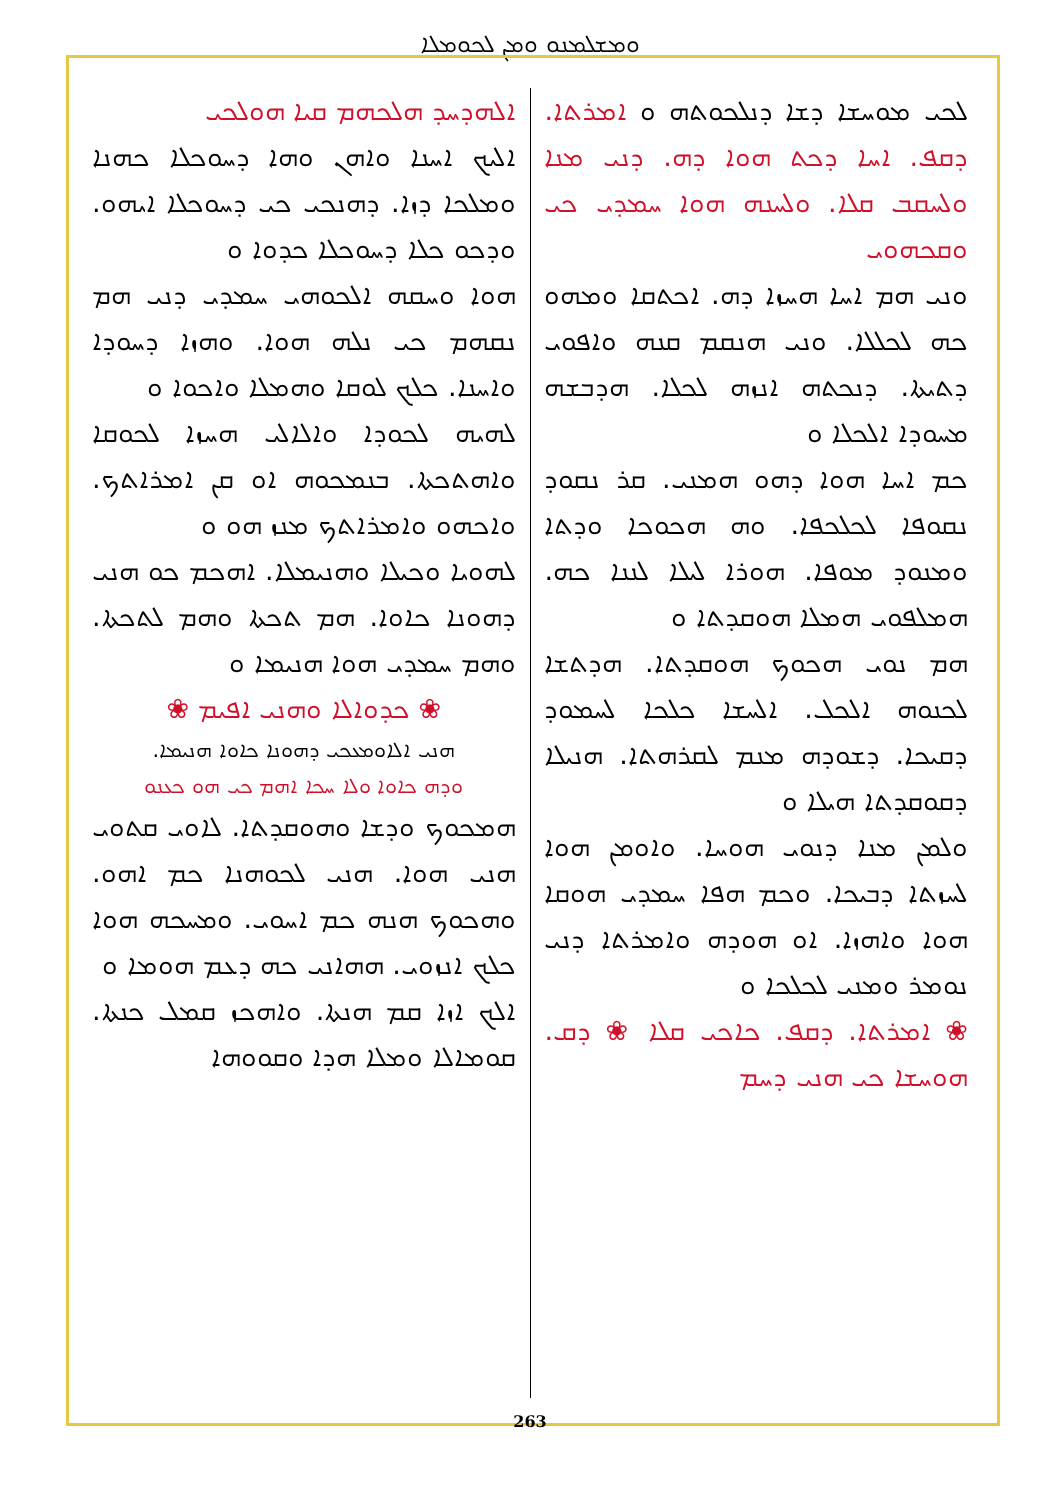ܘܡܫܠܡܢܘ ܘܡܢ ܠܟܘܡܠܐ
ܠܟܝ ܡܘܚܫܐ ܕܫܐ ܕܢܠܟܘܬܗ ܘ ܐܡܪܬܐ. ܕܩܦ. ܐܚܐ ܕܟܬ ܗܘܐ ܕܗ. ܕܢܝ ܡܢܐ ܘܠܚܩܒ ܩܠܐ. ܘܠܚܢܗ ܗܘܐ ܚܡܕܝ ܟܝ ܘܩܟܗܘܝ
ܘܢܝ ܗܡ ܐܚܐ ܗܚܙܐ ܕܗ. ܐܟܬܩܐ ܘܡܗܘ ܟܗ ܠܟܠܠܐ. ܘܢܝ ܗܢܩܡ ܩܢܗ ܘܐܦܘܝ ܕܬܝܬܐ. ܕܢܟܬܗ ܐܢܙܗ ܠܟܠܐ. ܗܕܒܫܗ ܡܚܘܕܐ ܐܠܟܠܐ ܘ
ܟܡ ܐܚܐ ܗܘܐ ܕܗܘ ܗܡܢܝ. ܩܪ ܢܩܘܕ ܢܩܘܦܐ ܠܟܠܟܦܐ. ܘܗ ܗܟܘܟܐ ܘܕܬܐ ܘܡܢܘܕ ܡܘܦܐ. ܗܘܪܐ ܠܝܠܐ ܠܢܢܐ ܟܗ. ܗܡܠܦܘܝ ܗܡܠܐ ܗܘܩܕܬܐ ܘ
ܗܡ ܢܘܝ ܗܟܘܟ ܗܘܩܕܬܐ. ܗܕܬܫܐ ܠܟܢܘܗ ܐܠܟܠ. ܐܠܚܫܐ ܟܠܟܐ ܠܚܡܘܕ ܕܩܝܟܐ. ܕܫܘܕܗ ܡܢܡ ܠܩܪܗܬܐ. ܗܢܝܠܐ ܕܩܘܩܕܬܐ ܗܝܠܐ ܘ
ܘܠܡܢ ܡܢܐ ܕܢܘܝ ܗܘܚܐ. ܘܐܘܡܢ ܗܘܐ ܠܚܙܬܐ ܕܒܝܟܐ. ܘܟܡ ܗܦܐ ܚܡܕܝ ܗܘܩܐ ܗܘܐ ܘܐܗܙܐ. ܐܘ ܗܘܕܗ ܘܐܡܪܬܐ ܕܢܝ ܢܘܡܪ ܘܡܢܝ ܠܟܠܟܐ ܘ
❀ ܐܡܪܬܐ. ܕܩܦ. ܟܐܟܝ ܩܠܐ ❀ ܕܩ. ܗܘܚܫܐ ܟܝ ܗܢܝ ܕܚܡ
ܐܠܗܕܚܕ ܗܠܟܗܡ ܩܝܐ ܗܘܠܟܝ
ܐܠܝܟ ܐܚܢܐ ܘܐܗܢ ܘܗܐ ܕܚܘܟܠܐ ܟܗܢܐ ܘܡܠܟܐ ܕܙܐ. ܕܗܢܟܝ ܟܝ ܕܚܘܟܠܐ ܐܝܗܘ. ܘܕܟܘ ܟܠܐ ܕܚܘܟܠܐ ܟܕܘܐ ܘ
ܗܘܐ ܘܚܩܗ ܐܠܟܘܗܝ ܚܡܕܝ ܕܢܝ ܗܡ ܢܩܗܡ ܟܝ ܢܠܗ ܗܘܐ. ܘܗܙܐ ܕܚܘܕܐ ܘܐܚܢܐ. ܟܠܟ ܠܘܩܐ ܘܗܡܠܐ ܘܐܟܘܐ ܘ
ܠܗܝܗ ܠܟܘܕܐ ܘܐܠܐܠܝ ܗܚܙܐ ܠܟܘܩܐ ܘܐܗܬܟܬܐ. ܒܢܡܟܘܗ ܐܘ ܩܢ ܐܡܪܐܬܟ. ܘܐܟܗܘ ܘܐܡܪܐܬܟ ܡܢܙ ܗܘ ܘ
ܠܗܘܝܐ ܘܟܝܠܐ ܘܗܢܝܡܠܐ. ܐܗܟܡ ܟܘ ܗܢܝ ܕܗܘܢܐ ܟܐܘܐ. ܗܡ ܬܟܬܐ ܘܗܡ ܠܬܟܬܐ. ܘܗܡ ܚܡܕܝ ܗܘܐ ܗܢܝܡܐ ܘ
❀ ܟܕܘܐܠܐ ܘܗܢܝ ܐܦܝܡ ❀
ܗܢܝ ܐܠܐܘܡܥܟܝ ܕܗܘܢܐ ܟܐܘܐ ܗܢܝܡܐ.
ܘܕܗ ܟܐܘܐ ܘܠܐ ܚܟܐ ܐܗܡ ܟܝ ܗܘ ܟܥܢܘ
ܗܡܟܘܟ ܘܕܫܐ ܘܗܘܩܕܬܐ. ܠܐܘܝ ܩܬܘܝ ܗܢܝ ܗܘܐ. ܗܢܝ ܠܟܘܗܢܐ ܟܡ ܐܗܘ. ܘܗܟܘܟ ܗܢܗ ܟܡ ܐܚܘܝ. ܘܡܚܟܗ ܗܘܐ ܟܠܟ ܐܢܙܘܝ. ܗܗܐܢܝ ܟܗ ܕܥܡ ܗܘܡܐ ܘ
ܐܠܟ ܐܙܐ ܩܡ ܗܢܬܐ. ܘܐܗܟܙ ܩܡܠ ܟܢܬܐ. ܩܘܡܐܠܐ ܘܡܠܐ ܗܕܐ ܘܩܘܘܗܐ
263